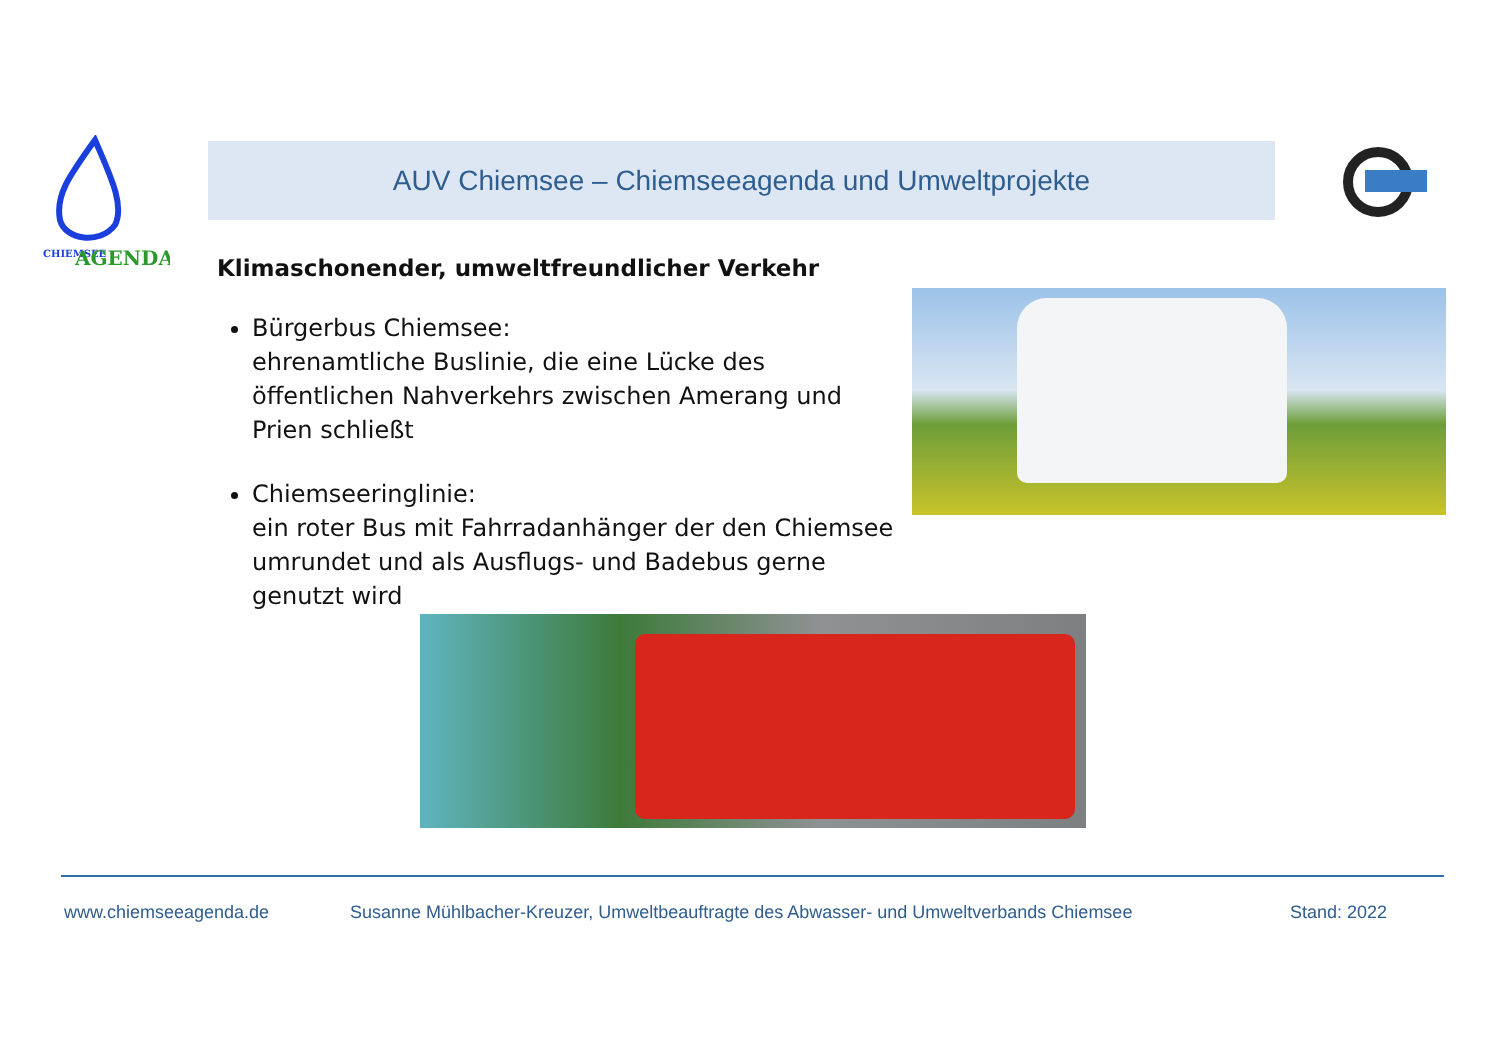CHIEMSEE
AGENDA
AUV Chiemsee – Chiemseeagenda und Umweltprojekte
Klimaschonender, umweltfreundlicher Verkehr
Bürgerbus Chiemsee:
ehrenamtliche Buslinie, die eine Lücke des öffentlichen Nahverkehrs zwischen Amerang und Prien schließt
Chiemseeringlinie:
ein roter Bus mit Fahrradanhänger der den Chiemsee umrundet und als Ausflugs- und Badebus gerne genutzt wird
www.chiemseeagenda.de
Susanne Mühlbacher-Kreuzer, Umweltbeauftragte des Abwasser- und Umweltverbands Chiemsee
Stand: 2022